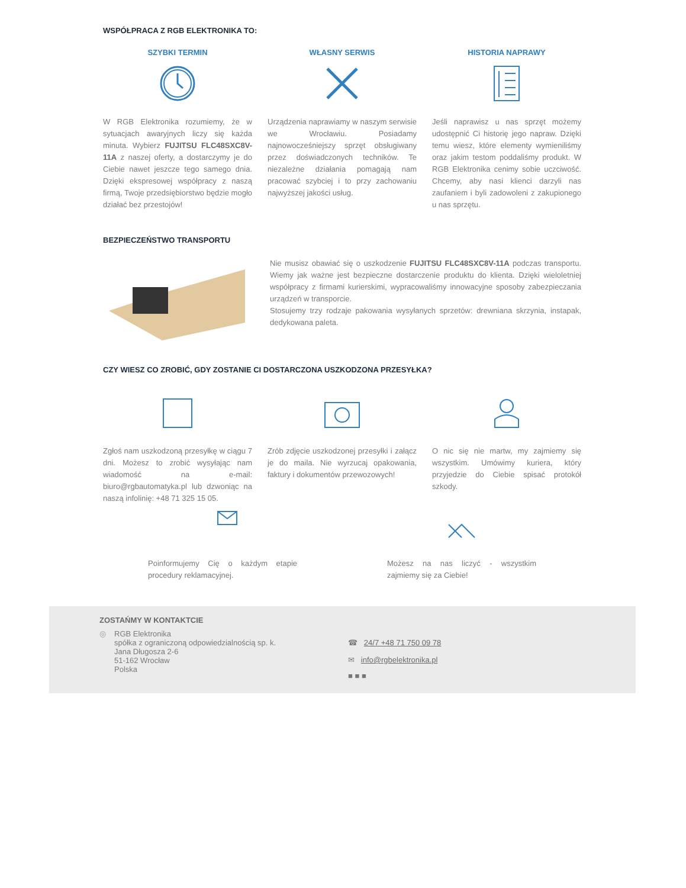WSPÓŁPRACA Z RGB ELEKTRONIKA TO:
SZYBKI TERMIN
W RGB Elektronika rozumiemy, że w sytuacjach awaryjnych liczy się każda minuta. Wybierz FUJITSU FLC48SXC8V-11A z naszej oferty, a dostarczymy je do Ciebie nawet jeszcze tego samego dnia. Dzięki ekspresowej współpracy z naszą firmą, Twoje przedsiębiorstwo będzie mogło działać bez przestojów!
WŁASNY SERWIS
Urządzenia naprawiamy w naszym serwisie we Wrocławiu. Posiadamy najnowocześniejszy sprzęt obsługiwany przez doświadczonych techników. Te niezależne działania pomagają nam pracować szybciej i to przy zachowaniu najwyższej jakości usług.
HISTORIA NAPRAWY
Jeśli naprawisz u nas sprzęt możemy udostępnić Ci historię jego napraw. Dzięki temu wiesz, które elementy wymieniliśmy oraz jakim testom poddaliśmy produkt. W RGB Elektronika cenimy sobie uczciwość. Chcemy, aby nasi klienci darzyli nas zaufaniem i byli zadowoleni z zakupionego u nas sprzętu.
BEZPIECZEŃSTWO TRANSPORTU
Nie musisz obawiać się o uszkodzenie FUJITSU FLC48SXC8V-11A podczas transportu. Wiemy jak ważne jest bezpieczne dostarczenie produktu do klienta. Dzięki wieloletniej współpracy z firmami kurierskimi, wypracowaliśmy innowacyjne sposoby zabezpieczania urządzeń w transporcie.
Stosujemy trzy rodzaje pakowania wysyłanych sprzetów: drewniana skrzynia, instapak, dedykowana paleta.
CZY WIESZ CO ZROBIĆ, GDY ZOSTANIE CI DOSTARCZONA USZKODZONA PRZESYŁKA?
Zgłoś nam uszkodzoną przesyłkę w ciągu 7 dni. Możesz to zrobić wysyłając nam wiadomość na e-mail: biuro@rgbautomatyka.pl lub dzwoniąc na naszą infolinię: +48 71 325 15 05.
Zrób zdjęcie uszkodzonej przesyłki i załącz je do maila. Nie wyrzucaj opakowania, faktury i dokumentów przewozowych!
O nic się nie martw, my zajmiemy się wszystkim. Umówimy kuriera, który przyjedzie do Ciebie spisać protokół szkody.
Poinformujemy Cię o każdym etapie procedury reklamacyjnej.
Możesz na nas liczyć - wszystkim zajmiemy się za Ciebie!
ZOSTAŃMY W KONTAKTCIE
◎ RGB Elektronika
spółka z ograniczoną odpowiedzialnością sp. k.
Jana Długosza 2-6
51-162 Wrocław
Polska
☎ 24/7 +48 71 750 09 78
✉ info@rgbelektronika.pl
■ ■ ■